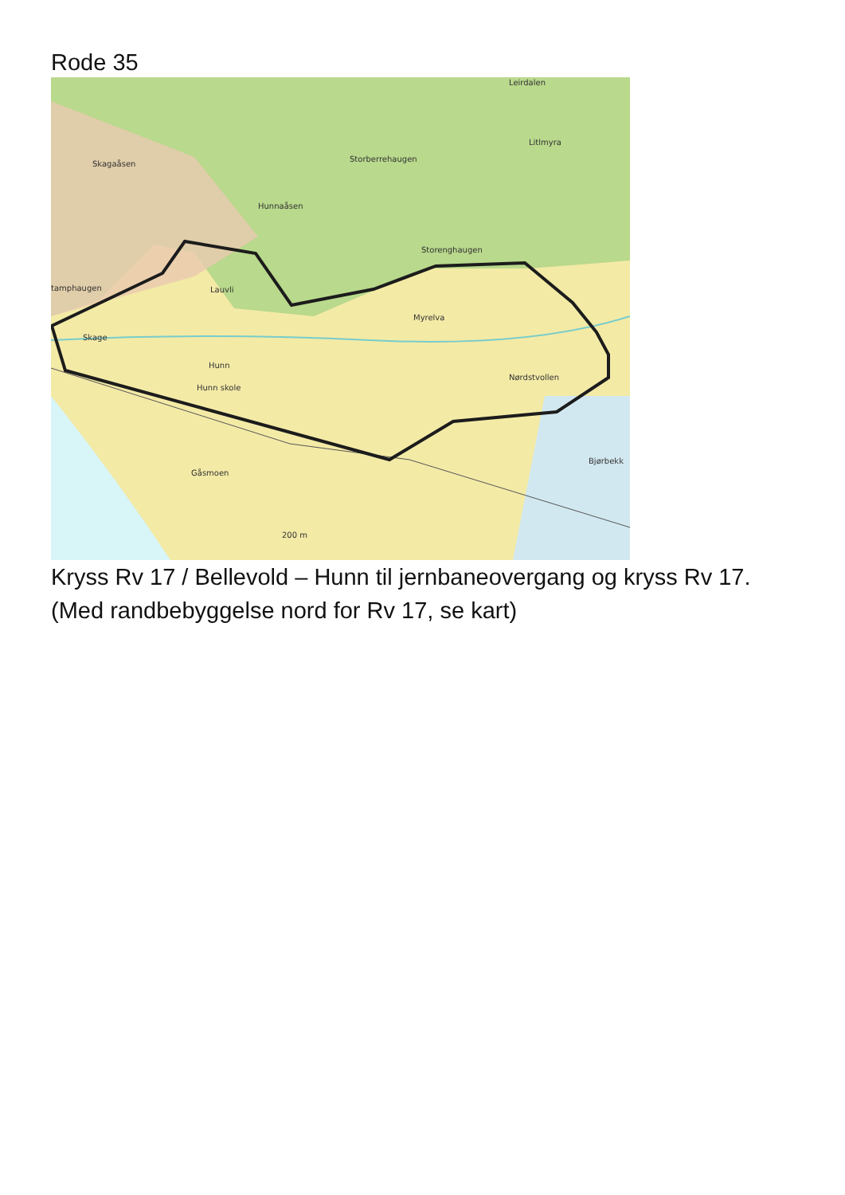Rode 35
Leirdalen
Litlmyra
Storberrehaugen
Skagaåsen
Hunnaåsen
Storenghaugen
Lauvli
tamphaugen
Myrelva
Skage
Hunn
Hunn skole
Nørdstvollen
Bjørbekk
Gåsmoen
200 m
Kryss Rv 17 / Bellevold – Hunn til jernbaneovergang og kryss Rv 17.
(Med randbebyggelse nord for Rv 17, se kart)